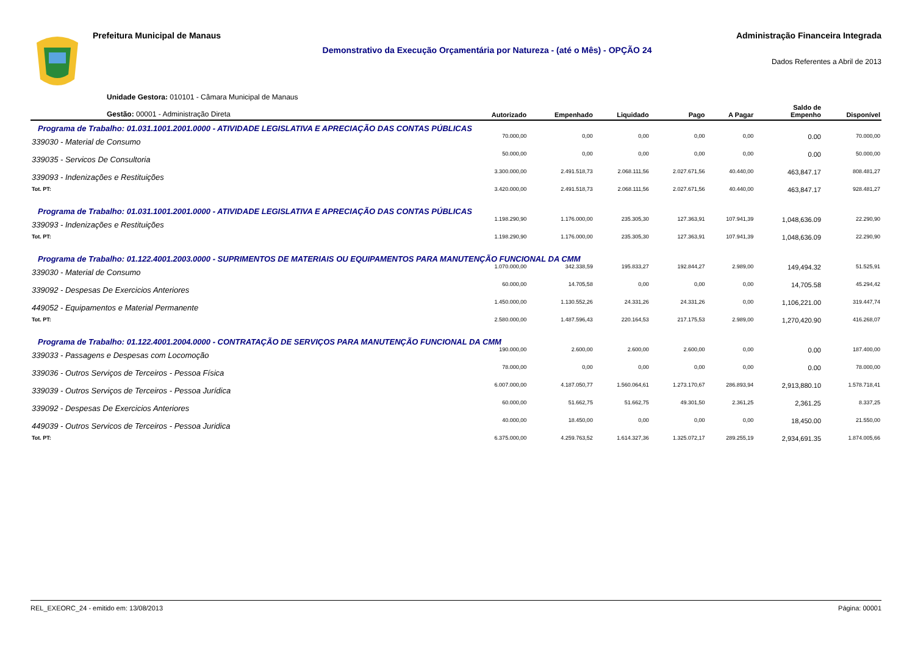Prefeitura Municipal de Manaus Administração Financeira Integrada
Demonstrativo da Execução Orçamentária por Natureza - (até o Mês) - OPÇÃO 24
Dados Referentes a Abril de 2013
| Unidade Gestora: 010101 - Câmara Municipal de Manaus Gestão: 00001 - Administração Direta | Autorizado | Empenhado | Liquidado | Pago | A Pagar | Saldo de Empenho | Disponível |
| --- | --- | --- | --- | --- | --- | --- | --- |
| Programa de Trabalho: 01.031.1001.2001.0000 - ATIVIDADE LEGISLATIVA E APRECIAÇÃO DAS CONTAS PÚBLICAS | | | | | | | |
| 339030 - Material de Consumo | 70.000,00 | 0,00 | 0,00 | 0,00 | 0,00 | 0.00 | 70.000,00 |
| 339035 - Servicos De Consultoria | 50.000,00 | 0,00 | 0,00 | 0,00 | 0,00 | 0.00 | 50.000,00 |
| 339093 - Indenizações e Restituições | 3.300.000,00 | 2.491.518,73 | 2.068.111,56 | 2.027.671,56 | 40.440,00 | 463,847.17 | 808.481,27 |
| Tot. PT: | 3.420.000,00 | 2.491.518,73 | 2.068.111,56 | 2.027.671,56 | 40.440,00 | 463,847.17 | 928.481,27 |
| Programa de Trabalho: 01.031.1001.2001.0000 - ATIVIDADE LEGISLATIVA E APRECIAÇÃO DAS CONTAS PÚBLICAS | | | | | | | |
| 339093 - Indenizações e Restituições | 1.198.290,90 | 1.176.000,00 | 235.305,30 | 127.363,91 | 107.941,39 | 1,048,636.09 | 22.290,90 |
| Tot. PT: | 1.198.290,90 | 1.176.000,00 | 235.305,30 | 127.363,91 | 107.941,39 | 1,048,636.09 | 22.290,90 |
| Programa de Trabalho: 01.122.4001.2003.0000 - SUPRIMENTOS DE MATERIAIS OU EQUIPAMENTOS PARA MANUTENÇÃO FUNCIONAL DA CMM | | | | | | | |
| 339030 - Material de Consumo | 1.070.000,00 | 342.338,59 | 195.833,27 | 192.844,27 | 2.989,00 | 149,494.32 | 51.525,91 |
| 339092 - Despesas De Exercicios Anteriores | 60.000,00 | 14.705,58 | 0,00 | 0,00 | 0,00 | 14,705.58 | 45.294,42 |
| 449052 - Equipamentos e Material Permanente | 1.450.000,00 | 1.130.552,26 | 24.331,26 | 24.331,26 | 0,00 | 1,106,221.00 | 319.447,74 |
| Tot. PT: | 2.580.000,00 | 1.487.596,43 | 220.164,53 | 217.175,53 | 2.989,00 | 1,270,420.90 | 416.268,07 |
| Programa de Trabalho: 01.122.4001.2004.0000 - CONTRATAÇÃO DE SERVIÇOS PARA MANUTENÇÃO FUNCIONAL DA CMM | | | | | | | |
| 339033 - Passagens e Despesas com Locomoção | 190.000,00 | 2.600,00 | 2.600,00 | 2.600,00 | 0,00 | 0.00 | 187.400,00 |
| 339036 - Outros Serviços de Terceiros - Pessoa Física | 78.000,00 | 0,00 | 0,00 | 0,00 | 0,00 | 0.00 | 78.000,00 |
| 339039 - Outros Serviços de Terceiros - Pessoa Jurídica | 6.007.000,00 | 4.187.050,77 | 1.560.064,61 | 1.273.170,67 | 286.893,94 | 2,913,880.10 | 1.578.718,41 |
| 339092 - Despesas De Exercicios Anteriores | 60.000,00 | 51.662,75 | 51.662,75 | 49.301,50 | 2.361,25 | 2,361.25 | 8.337,25 |
| 449039 - Outros Servicos de Terceiros - Pessoa Juridica | 40.000,00 | 18.450,00 | 0,00 | 0,00 | 0,00 | 18,450.00 | 21.550,00 |
| Tot. PT: | 6.375.000,00 | 4.259.763,52 | 1.614.327,36 | 1.325.072,17 | 289.255,19 | 2,934,691.35 | 1.874.005,66 |
REL_EXEORC_24 - emitido em: 13/08/2013 Página: 00001